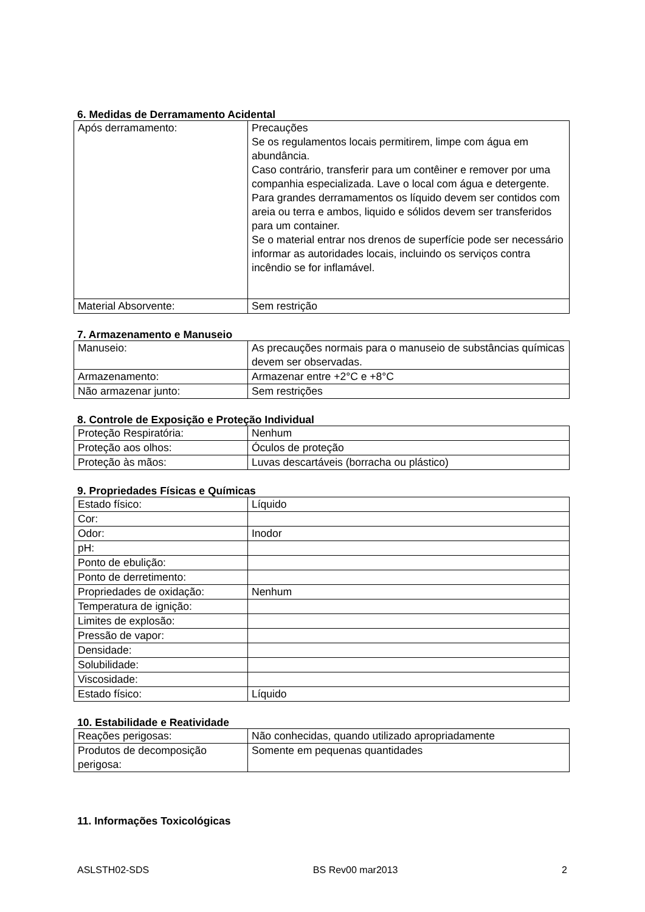6. Medidas de Derramamento Acidental
| Após derramamento: | Precauções Se os regulamentos locais permitirem, limpe com água em abundância. Caso contrário, transferir para um contêiner e remover por uma companhia especializada. Lave o local com água e detergente. Para grandes derramamentos os líquido devem ser contidos com areia ou terra e ambos, liquido e sólidos devem ser transferidos para um container. Se o material entrar nos drenos de superfície pode ser necessário informar as autoridades locais, incluindo os serviços contra incêndio se for inflamável. |
| Material Absorvente: | Sem restrição |
7. Armazenamento e Manuseio
| Manuseio: | As precauções normais para o manuseio de substâncias químicas devem ser observadas. |
| Armazenamento: | Armazenar entre +2°C e +8°C |
| Não armazenar junto: | Sem restrições |
8. Controle de Exposição e Proteção Individual
| Proteção Respiratória: | Nenhum |
| Proteção aos olhos: | Óculos de proteção |
| Proteção às mãos: | Luvas descartáveis (borracha ou plástico) |
9. Propriedades Físicas e Químicas
| Estado físico: | Líquido |
| Cor: | |
| Odor: | Inodor |
| pH: | |
| Ponto de ebulição: | |
| Ponto de derretimento: | |
| Propriedades de oxidação: | Nenhum |
| Temperatura de ignição: | |
| Limites de explosão: | |
| Pressão de vapor: | |
| Densidade: | |
| Solubilidade: | |
| Viscosidade: | |
| Estado físico: | Líquido |
10. Estabilidade e Reatividade
| Reações perigosas: | Não conhecidas, quando utilizado apropriadamente |
| Produtos de decomposição perigosa: | Somente em pequenas quantidades |
11. Informações Toxicológicas
ASLSTH02-SDS BS Rev00 mar2013 2